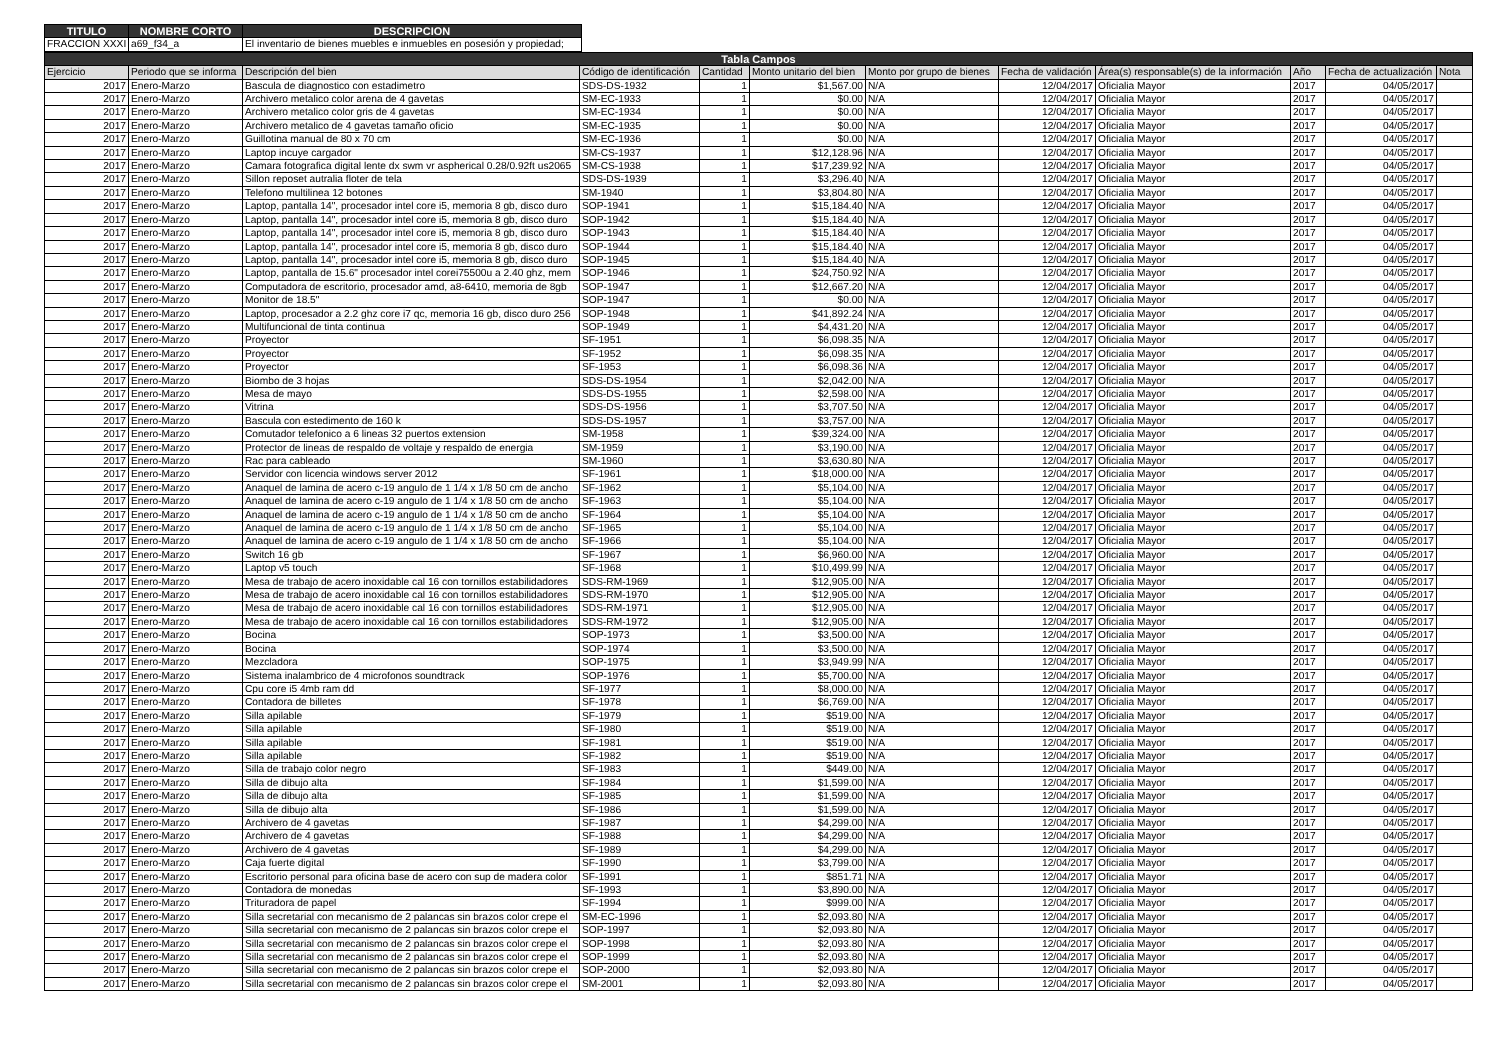| TITULO | NOMBRE CORTO | DESCRIPCION |
| --- | --- | --- |
| FRACCION XXXI | a69_f34_a | El inventario de bienes muebles e inmuebles en posesión y propiedad; |
| Tabla Campos | | | | | | | | | | | |
| --- | --- | --- | --- | --- | --- | --- | --- | --- | --- | --- | --- |
| Ejercicio | Periodo que se informa | Descripción del bien | Código de identificación | Cantidad | Monto unitario del bien | Monto por grupo de bienes | Fecha de validación | Área(s) responsable(s) de la información | Año | Fecha de actualización | Nota |
| 2017 | Enero-Marzo | Bascula de diagnostico con estadimetro | SDS-DS-1932 | 1 | $1,567.00 | N/A | 12/04/2017 | Oficialia Mayor | 2017 | 04/05/2017 | |
| 2017 | Enero-Marzo | Archivero metalico color arena de 4 gavetas | SM-EC-1933 | 1 | $0.00 | N/A | 12/04/2017 | Oficialia Mayor | 2017 | 04/05/2017 | |
| 2017 | Enero-Marzo | Archivero metalico color gris de 4 gavetas | SM-EC-1934 | 1 | $0.00 | N/A | 12/04/2017 | Oficialia Mayor | 2017 | 04/05/2017 | |
| 2017 | Enero-Marzo | Archivero metalico de 4 gavetas tamaño oficio | SM-EC-1935 | 1 | $0.00 | N/A | 12/04/2017 | Oficialia Mayor | 2017 | 04/05/2017 | |
| 2017 | Enero-Marzo | Guillotina manual de 80 x 70 cm | SM-EC-1936 | 1 | $0.00 | N/A | 12/04/2017 | Oficialia Mayor | 2017 | 04/05/2017 | |
| 2017 | Enero-Marzo | Laptop incuye cargador | SM-CS-1937 | 1 | $12,128.96 | N/A | 12/04/2017 | Oficialia Mayor | 2017 | 04/05/2017 | |
| 2017 | Enero-Marzo | Camara fotografica digital lente dx swm vr aspherical 0.28/0.92ft us2065 | SM-CS-1938 | 1 | $17,239.92 | N/A | 12/04/2017 | Oficialia Mayor | 2017 | 04/05/2017 | |
| 2017 | Enero-Marzo | Sillon reposet autralia floter de tela | SDS-DS-1939 | 1 | $3,296.40 | N/A | 12/04/2017 | Oficialia Mayor | 2017 | 04/05/2017 | |
| 2017 | Enero-Marzo | Telefono multilinea 12 botones | SM-1940 | 1 | $3,804.80 | N/A | 12/04/2017 | Oficialia Mayor | 2017 | 04/05/2017 | |
| 2017 | Enero-Marzo | Laptop, pantalla 14", procesador intel core i5, memoria 8 gb, disco duro | SOP-1941 | 1 | $15,184.40 | N/A | 12/04/2017 | Oficialia Mayor | 2017 | 04/05/2017 | |
| 2017 | Enero-Marzo | Laptop, pantalla 14", procesador intel core i5, memoria 8 gb, disco duro | SOP-1942 | 1 | $15,184.40 | N/A | 12/04/2017 | Oficialia Mayor | 2017 | 04/05/2017 | |
| 2017 | Enero-Marzo | Laptop, pantalla 14", procesador intel core i5, memoria 8 gb, disco duro | SOP-1943 | 1 | $15,184.40 | N/A | 12/04/2017 | Oficialia Mayor | 2017 | 04/05/2017 | |
| 2017 | Enero-Marzo | Laptop, pantalla 14", procesador intel core i5, memoria 8 gb, disco duro | SOP-1944 | 1 | $15,184.40 | N/A | 12/04/2017 | Oficialia Mayor | 2017 | 04/05/2017 | |
| 2017 | Enero-Marzo | Laptop, pantalla 14", procesador intel core i5, memoria 8 gb, disco duro | SOP-1945 | 1 | $15,184.40 | N/A | 12/04/2017 | Oficialia Mayor | 2017 | 04/05/2017 | |
| 2017 | Enero-Marzo | Laptop, pantalla de 15.6" procesador intel corei75500u a 2.40 ghz, mem | SOP-1946 | 1 | $24,750.92 | N/A | 12/04/2017 | Oficialia Mayor | 2017 | 04/05/2017 | |
| 2017 | Enero-Marzo | Computadora de escritorio, procesador amd, a8-6410, memoria de 8gb | SOP-1947 | 1 | $12,667.20 | N/A | 12/04/2017 | Oficialia Mayor | 2017 | 04/05/2017 | |
| 2017 | Enero-Marzo | Monitor de 18.5" | SOP-1947 | 1 | $0.00 | N/A | 12/04/2017 | Oficialia Mayor | 2017 | 04/05/2017 | |
| 2017 | Enero-Marzo | Laptop, procesador a 2.2 ghz core i7 qc, memoria 16 gb, disco duro 256 | SOP-1948 | 1 | $41,892.24 | N/A | 12/04/2017 | Oficialia Mayor | 2017 | 04/05/2017 | |
| 2017 | Enero-Marzo | Multifuncional de tinta continua | SOP-1949 | 1 | $4,431.20 | N/A | 12/04/2017 | Oficialia Mayor | 2017 | 04/05/2017 | |
| 2017 | Enero-Marzo | Proyector | SF-1951 | 1 | $6,098.35 | N/A | 12/04/2017 | Oficialia Mayor | 2017 | 04/05/2017 | |
| 2017 | Enero-Marzo | Proyector | SF-1952 | 1 | $6,098.35 | N/A | 12/04/2017 | Oficialia Mayor | 2017 | 04/05/2017 | |
| 2017 | Enero-Marzo | Proyector | SF-1953 | 1 | $6,098.36 | N/A | 12/04/2017 | Oficialia Mayor | 2017 | 04/05/2017 | |
| 2017 | Enero-Marzo | Biombo de 3 hojas | SDS-DS-1954 | 1 | $2,042.00 | N/A | 12/04/2017 | Oficialia Mayor | 2017 | 04/05/2017 | |
| 2017 | Enero-Marzo | Mesa de mayo | SDS-DS-1955 | 1 | $2,598.00 | N/A | 12/04/2017 | Oficialia Mayor | 2017 | 04/05/2017 | |
| 2017 | Enero-Marzo | Vitrina | SDS-DS-1956 | 1 | $3,707.50 | N/A | 12/04/2017 | Oficialia Mayor | 2017 | 04/05/2017 | |
| 2017 | Enero-Marzo | Bascula con estedimento de 160 k | SDS-DS-1957 | 1 | $3,757.00 | N/A | 12/04/2017 | Oficialia Mayor | 2017 | 04/05/2017 | |
| 2017 | Enero-Marzo | Comutador telefonico a 6 lineas 32 puertos extension | SM-1958 | 1 | $39,324.00 | N/A | 12/04/2017 | Oficialia Mayor | 2017 | 04/05/2017 | |
| 2017 | Enero-Marzo | Protector de lineas de respaldo de voltaje y respaldo de energia | SM-1959 | 1 | $3,190.00 | N/A | 12/04/2017 | Oficialia Mayor | 2017 | 04/05/2017 | |
| 2017 | Enero-Marzo | Rac para cableado | SM-1960 | 1 | $3,630.80 | N/A | 12/04/2017 | Oficialia Mayor | 2017 | 04/05/2017 | |
| 2017 | Enero-Marzo | Servidor con licencia windows server 2012 | SF-1961 | 1 | $18,000.00 | N/A | 12/04/2017 | Oficialia Mayor | 2017 | 04/05/2017 | |
| 2017 | Enero-Marzo | Anaquel de lamina de acero c-19 angulo de 1 1/4 x 1/8 50 cm de ancho | SF-1962 | 1 | $5,104.00 | N/A | 12/04/2017 | Oficialia Mayor | 2017 | 04/05/2017 | |
| 2017 | Enero-Marzo | Anaquel de lamina de acero c-19 angulo de 1 1/4 x 1/8 50 cm de ancho | SF-1963 | 1 | $5,104.00 | N/A | 12/04/2017 | Oficialia Mayor | 2017 | 04/05/2017 | |
| 2017 | Enero-Marzo | Anaquel de lamina de acero c-19 angulo de 1 1/4 x 1/8 50 cm de ancho | SF-1964 | 1 | $5,104.00 | N/A | 12/04/2017 | Oficialia Mayor | 2017 | 04/05/2017 | |
| 2017 | Enero-Marzo | Anaquel de lamina de acero c-19 angulo de 1 1/4 x 1/8 50 cm de ancho | SF-1965 | 1 | $5,104.00 | N/A | 12/04/2017 | Oficialia Mayor | 2017 | 04/05/2017 | |
| 2017 | Enero-Marzo | Anaquel de lamina de acero c-19 angulo de 1 1/4 x 1/8 50 cm de ancho | SF-1966 | 1 | $5,104.00 | N/A | 12/04/2017 | Oficialia Mayor | 2017 | 04/05/2017 | |
| 2017 | Enero-Marzo | Switch 16 gb | SF-1967 | 1 | $6,960.00 | N/A | 12/04/2017 | Oficialia Mayor | 2017 | 04/05/2017 | |
| 2017 | Enero-Marzo | Laptop v5 touch | SF-1968 | 1 | $10,499.99 | N/A | 12/04/2017 | Oficialia Mayor | 2017 | 04/05/2017 | |
| 2017 | Enero-Marzo | Mesa de trabajo de acero inoxidable cal 16 con tornillos estabilidadores | SDS-RM-1969 | 1 | $12,905.00 | N/A | 12/04/2017 | Oficialia Mayor | 2017 | 04/05/2017 | |
| 2017 | Enero-Marzo | Mesa de trabajo de acero inoxidable cal 16 con tornillos estabilidadores | SDS-RM-1970 | 1 | $12,905.00 | N/A | 12/04/2017 | Oficialia Mayor | 2017 | 04/05/2017 | |
| 2017 | Enero-Marzo | Mesa de trabajo de acero inoxidable cal 16 con tornillos estabilidadores | SDS-RM-1971 | 1 | $12,905.00 | N/A | 12/04/2017 | Oficialia Mayor | 2017 | 04/05/2017 | |
| 2017 | Enero-Marzo | Mesa de trabajo de acero inoxidable cal 16 con tornillos estabilidadores | SDS-RM-1972 | 1 | $12,905.00 | N/A | 12/04/2017 | Oficialia Mayor | 2017 | 04/05/2017 | |
| 2017 | Enero-Marzo | Bocina | SOP-1973 | 1 | $3,500.00 | N/A | 12/04/2017 | Oficialia Mayor | 2017 | 04/05/2017 | |
| 2017 | Enero-Marzo | Bocina | SOP-1974 | 1 | $3,500.00 | N/A | 12/04/2017 | Oficialia Mayor | 2017 | 04/05/2017 | |
| 2017 | Enero-Marzo | Mezcladora | SOP-1975 | 1 | $3,949.99 | N/A | 12/04/2017 | Oficialia Mayor | 2017 | 04/05/2017 | |
| 2017 | Enero-Marzo | Sistema inalambrico de 4 microfonos soundtrack | SOP-1976 | 1 | $5,700.00 | N/A | 12/04/2017 | Oficialia Mayor | 2017 | 04/05/2017 | |
| 2017 | Enero-Marzo | Cpu core i5 4mb ram dd | SF-1977 | 1 | $8,000.00 | N/A | 12/04/2017 | Oficialia Mayor | 2017 | 04/05/2017 | |
| 2017 | Enero-Marzo | Contadora de billetes | SF-1978 | 1 | $6,769.00 | N/A | 12/04/2017 | Oficialia Mayor | 2017 | 04/05/2017 | |
| 2017 | Enero-Marzo | Silla apilable | SF-1979 | 1 | $519.00 | N/A | 12/04/2017 | Oficialia Mayor | 2017 | 04/05/2017 | |
| 2017 | Enero-Marzo | Silla apilable | SF-1980 | 1 | $519.00 | N/A | 12/04/2017 | Oficialia Mayor | 2017 | 04/05/2017 | |
| 2017 | Enero-Marzo | Silla apilable | SF-1981 | 1 | $519.00 | N/A | 12/04/2017 | Oficialia Mayor | 2017 | 04/05/2017 | |
| 2017 | Enero-Marzo | Silla apilable | SF-1982 | 1 | $519.00 | N/A | 12/04/2017 | Oficialia Mayor | 2017 | 04/05/2017 | |
| 2017 | Enero-Marzo | Silla de trabajo color negro | SF-1983 | 1 | $449.00 | N/A | 12/04/2017 | Oficialia Mayor | 2017 | 04/05/2017 | |
| 2017 | Enero-Marzo | Silla de dibujo alta | SF-1984 | 1 | $1,599.00 | N/A | 12/04/2017 | Oficialia Mayor | 2017 | 04/05/2017 | |
| 2017 | Enero-Marzo | Silla de dibujo alta | SF-1985 | 1 | $1,599.00 | N/A | 12/04/2017 | Oficialia Mayor | 2017 | 04/05/2017 | |
| 2017 | Enero-Marzo | Silla de dibujo alta | SF-1986 | 1 | $1,599.00 | N/A | 12/04/2017 | Oficialia Mayor | 2017 | 04/05/2017 | |
| 2017 | Enero-Marzo | Archivero de 4 gavetas | SF-1987 | 1 | $4,299.00 | N/A | 12/04/2017 | Oficialia Mayor | 2017 | 04/05/2017 | |
| 2017 | Enero-Marzo | Archivero de 4 gavetas | SF-1988 | 1 | $4,299.00 | N/A | 12/04/2017 | Oficialia Mayor | 2017 | 04/05/2017 | |
| 2017 | Enero-Marzo | Archivero de 4 gavetas | SF-1989 | 1 | $4,299.00 | N/A | 12/04/2017 | Oficialia Mayor | 2017 | 04/05/2017 | |
| 2017 | Enero-Marzo | Caja fuerte digital | SF-1990 | 1 | $3,799.00 | N/A | 12/04/2017 | Oficialia Mayor | 2017 | 04/05/2017 | |
| 2017 | Enero-Marzo | Escritorio personal para oficina base de acero con sup de madera color | SF-1991 | 1 | $851.71 | N/A | 12/04/2017 | Oficialia Mayor | 2017 | 04/05/2017 | |
| 2017 | Enero-Marzo | Contadora de monedas | SF-1993 | 1 | $3,890.00 | N/A | 12/04/2017 | Oficialia Mayor | 2017 | 04/05/2017 | |
| 2017 | Enero-Marzo | Trituradora de papel | SF-1994 | 1 | $999.00 | N/A | 12/04/2017 | Oficialia Mayor | 2017 | 04/05/2017 | |
| 2017 | Enero-Marzo | Silla secretarial con mecanismo de 2 palancas sin brazos color crepe el | SM-EC-1996 | 1 | $2,093.80 | N/A | 12/04/2017 | Oficialia Mayor | 2017 | 04/05/2017 | |
| 2017 | Enero-Marzo | Silla secretarial con mecanismo de 2 palancas sin brazos color crepe el | SOP-1997 | 1 | $2,093.80 | N/A | 12/04/2017 | Oficialia Mayor | 2017 | 04/05/2017 | |
| 2017 | Enero-Marzo | Silla secretarial con mecanismo de 2 palancas sin brazos color crepe el | SOP-1998 | 1 | $2,093.80 | N/A | 12/04/2017 | Oficialia Mayor | 2017 | 04/05/2017 | |
| 2017 | Enero-Marzo | Silla secretarial con mecanismo de 2 palancas sin brazos color crepe el | SOP-1999 | 1 | $2,093.80 | N/A | 12/04/2017 | Oficialia Mayor | 2017 | 04/05/2017 | |
| 2017 | Enero-Marzo | Silla secretarial con mecanismo de 2 palancas sin brazos color crepe el | SOP-2000 | 1 | $2,093.80 | N/A | 12/04/2017 | Oficialia Mayor | 2017 | 04/05/2017 | |
| 2017 | Enero-Marzo | Silla secretarial con mecanismo de 2 palancas sin brazos color crepe el | SM-2001 | 1 | $2,093.80 | N/A | 12/04/2017 | Oficialia Mayor | 2017 | 04/05/2017 | |